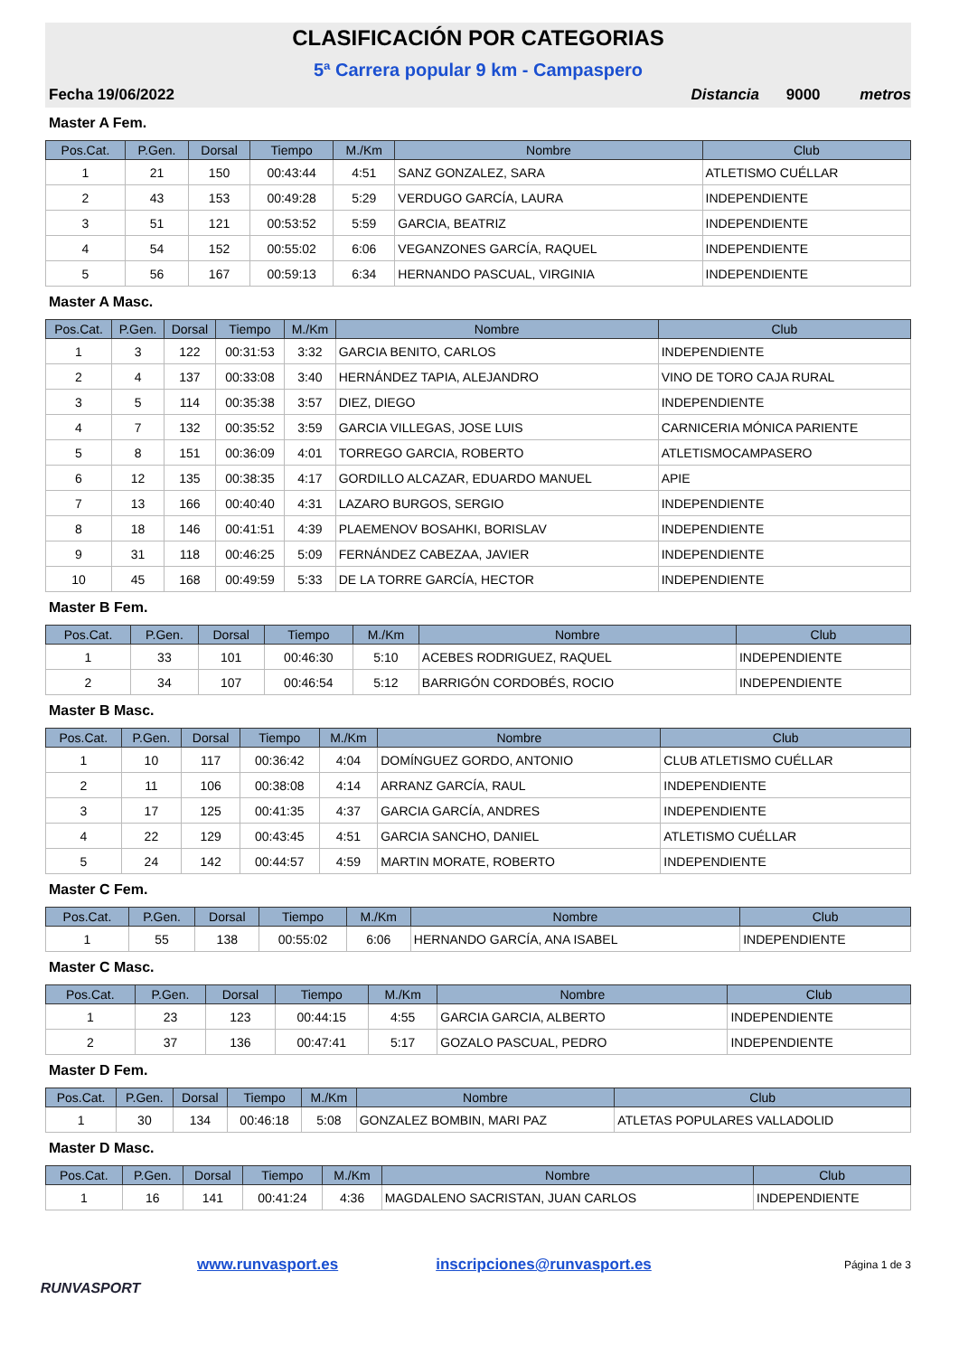CLASIFICACIÓN POR CATEGORIAS
5ª Carrera popular 9 km - Campaspero
Fecha 19/06/2022 Distancia 9000 metros
Master A Fem.
| Pos.Cat. | P.Gen. | Dorsal | Tiempo | M./Km | Nombre | Club |
| --- | --- | --- | --- | --- | --- | --- |
| 1 | 21 | 150 | 00:43:44 | 4:51 | SANZ GONZALEZ, SARA | ATLETISMO CUÉLLAR |
| 2 | 43 | 153 | 00:49:28 | 5:29 | VERDUGO GARCÍA, LAURA | INDEPENDIENTE |
| 3 | 51 | 121 | 00:53:52 | 5:59 | GARCIA, BEATRIZ | INDEPENDIENTE |
| 4 | 54 | 152 | 00:55:02 | 6:06 | VEGANZONES GARCÍA, RAQUEL | INDEPENDIENTE |
| 5 | 56 | 167 | 00:59:13 | 6:34 | HERNANDO PASCUAL, VIRGINIA | INDEPENDIENTE |
Master A Masc.
| Pos.Cat. | P.Gen. | Dorsal | Tiempo | M./Km | Nombre | Club |
| --- | --- | --- | --- | --- | --- | --- |
| 1 | 3 | 122 | 00:31:53 | 3:32 | GARCIA BENITO, CARLOS | INDEPENDIENTE |
| 2 | 4 | 137 | 00:33:08 | 3:40 | HERNÁNDEZ TAPIA, ALEJANDRO | VINO DE TORO CAJA RURAL |
| 3 | 5 | 114 | 00:35:38 | 3:57 | DIEZ, DIEGO | INDEPENDIENTE |
| 4 | 7 | 132 | 00:35:52 | 3:59 | GARCIA VILLEGAS, JOSE LUIS | CARNICERIA MÓNICA PARIENTE |
| 5 | 8 | 151 | 00:36:09 | 4:01 | TORREGO GARCIA, ROBERTO | ATLETISMOCAMPASERO |
| 6 | 12 | 135 | 00:38:35 | 4:17 | GORDILLO ALCAZAR, EDUARDO MANUEL | APIE |
| 7 | 13 | 166 | 00:40:40 | 4:31 | LAZARO BURGOS, SERGIO | INDEPENDIENTE |
| 8 | 18 | 146 | 00:41:51 | 4:39 | PLAEMENOV BOSAHKI, BORISLAV | INDEPENDIENTE |
| 9 | 31 | 118 | 00:46:25 | 5:09 | FERNÁNDEZ CABEZAA, JAVIER | INDEPENDIENTE |
| 10 | 45 | 168 | 00:49:59 | 5:33 | DE LA TORRE GARCÍA, HECTOR | INDEPENDIENTE |
Master B Fem.
| Pos.Cat. | P.Gen. | Dorsal | Tiempo | M./Km | Nombre | Club |
| --- | --- | --- | --- | --- | --- | --- |
| 1 | 33 | 101 | 00:46:30 | 5:10 | ACEBES RODRIGUEZ, RAQUEL | INDEPENDIENTE |
| 2 | 34 | 107 | 00:46:54 | 5:12 | BARRIGÓN CORDOBÉS, ROCIO | INDEPENDIENTE |
Master B Masc.
| Pos.Cat. | P.Gen. | Dorsal | Tiempo | M./Km | Nombre | Club |
| --- | --- | --- | --- | --- | --- | --- |
| 1 | 10 | 117 | 00:36:42 | 4:04 | DOMÍNGUEZ GORDO, ANTONIO | CLUB ATLETISMO CUÉLLAR |
| 2 | 11 | 106 | 00:38:08 | 4:14 | ARRANZ GARCÍA, RAUL | INDEPENDIENTE |
| 3 | 17 | 125 | 00:41:35 | 4:37 | GARCIA GARCÍA, ANDRES | INDEPENDIENTE |
| 4 | 22 | 129 | 00:43:45 | 4:51 | GARCIA SANCHO, DANIEL | ATLETISMO CUÉLLAR |
| 5 | 24 | 142 | 00:44:57 | 4:59 | MARTIN MORATE, ROBERTO | INDEPENDIENTE |
Master C Fem.
| Pos.Cat. | P.Gen. | Dorsal | Tiempo | M./Km | Nombre | Club |
| --- | --- | --- | --- | --- | --- | --- |
| 1 | 55 | 138 | 00:55:02 | 6:06 | HERNANDO GARCÍA, ANA ISABEL | INDEPENDIENTE |
Master C Masc.
| Pos.Cat. | P.Gen. | Dorsal | Tiempo | M./Km | Nombre | Club |
| --- | --- | --- | --- | --- | --- | --- |
| 1 | 23 | 123 | 00:44:15 | 4:55 | GARCIA GARCIA, ALBERTO | INDEPENDIENTE |
| 2 | 37 | 136 | 00:47:41 | 5:17 | GOZALO PASCUAL, PEDRO | INDEPENDIENTE |
Master D Fem.
| Pos.Cat. | P.Gen. | Dorsal | Tiempo | M./Km | Nombre | Club |
| --- | --- | --- | --- | --- | --- | --- |
| 1 | 30 | 134 | 00:46:18 | 5:08 | GONZALEZ BOMBIN, MARI PAZ | ATLETAS POPULARES VALLADOLID |
Master D Masc.
| Pos.Cat. | P.Gen. | Dorsal | Tiempo | M./Km | Nombre | Club |
| --- | --- | --- | --- | --- | --- | --- |
| 1 | 16 | 141 | 00:41:24 | 4:36 | MAGDALENO SACRISTAN, JUAN CARLOS | INDEPENDIENTE |
RUNVASPORT
www.runvasport.es inscripciones@runvasport.es Página 1 de 3